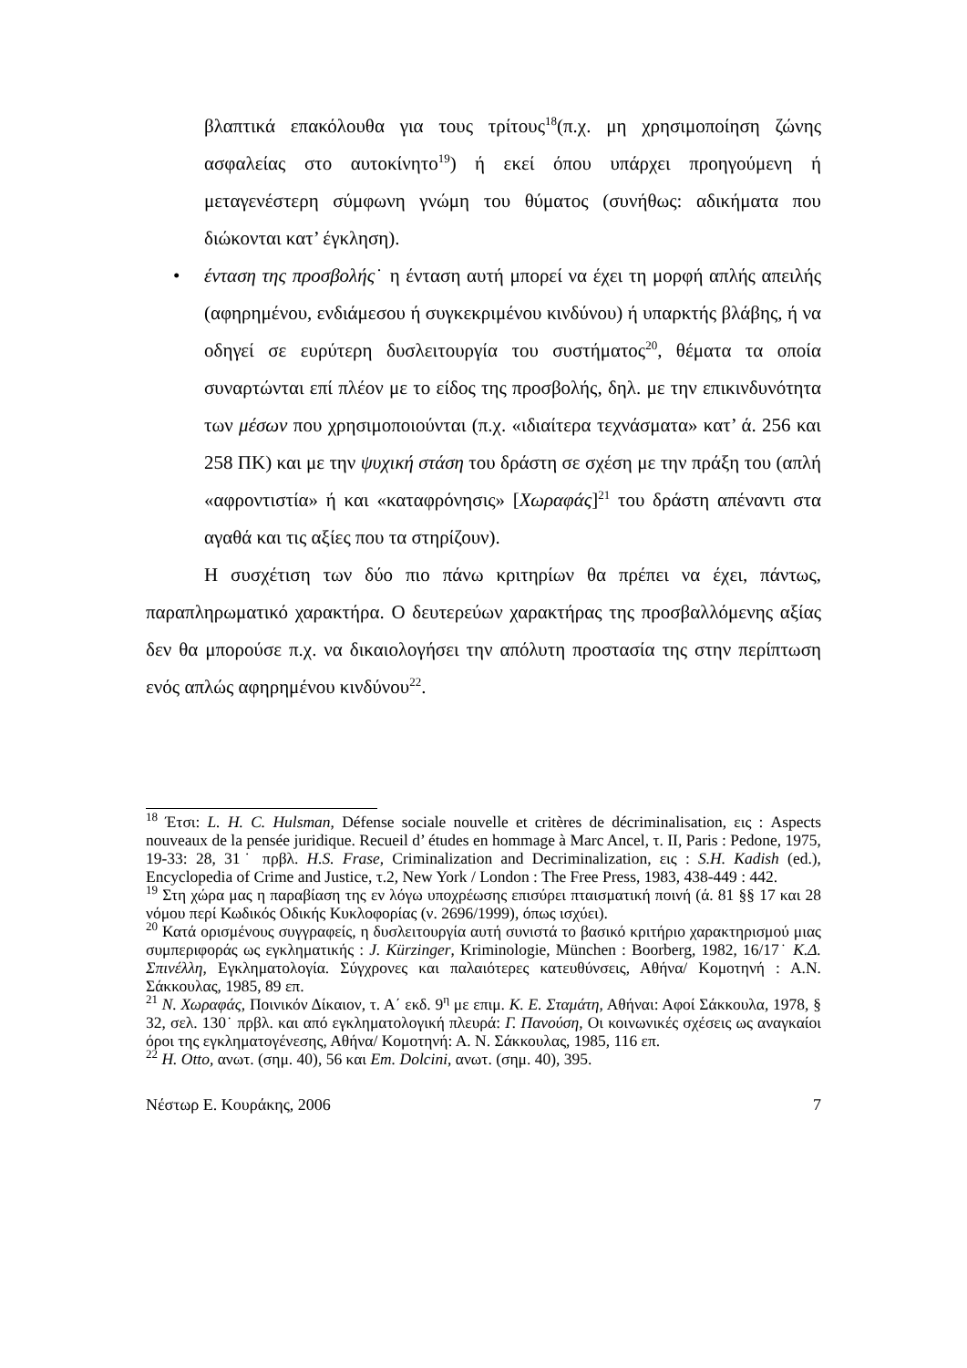βλαπτικά επακόλουθα για τους τρίτους<sup>18</sup>(π.χ. μη χρησιμοποίηση ζώνης ασφαλείας στο αυτοκίνητο<sup>19</sup>) ή εκεί όπου υπάρχει προηγούμενη ή μεταγενέστερη σύμφωνη γνώμη του θύματος (συνήθως: αδικήματα που διώκονται κατ’ έγκληση).
• ένταση της προσβολής˙ η ένταση αυτή μπορεί να έχει τη μορφή απλής απειλής (αφηρημένου, ενδιάμεσου ή συγκεκριμένου κινδύνου) ή υπαρκτής βλάβης, ή να οδηγεί σε ευρύτερη δυσλειτουργία του συστήματος<sup>20</sup>, θέματα τα οποία συναρτώνται επί πλέον με το είδος της προσβολής, δηλ. με την επικινδυνότητα των μέσων που χρησιμοποιούνται (π.χ. «ιδιαίτερα τεχνάσματα» κατ’ ά. 256 και 258 ΠΚ) και με την ψυχική στάση του δράστη σε σχέση με την πράξη του (απλή «αφροντιστία» ή και «καταφρόνησις» [Χωραφάς]<sup>21</sup> του δράστη απέναντι στα αγαθά και τις αξίες που τα στηρίζουν).
Η συσχέτιση των δύο πιο πάνω κριτηρίων θα πρέπει να έχει, πάντως, παραπληρωματικό χαρακτήρα. Ο δευτερεύων χαρακτήρας της προσβαλλόμενης αξίας δεν θα μπορούσε π.χ. να δικαιολογήσει την απόλυτη προστασία της στην περίπτωση ενός απλώς αφηρημένου κινδύνου<sup>22</sup>.
<sup>18</sup> Έτσι: L. H. C. Hulsman, Défense sociale nouvelle et critères de décriminalisation, εις : Aspects nouveaux de la pensée juridique. Recueil d’ études en hommage à Marc Ancel, τ. II, Paris : Pedone, 1975, 19-33: 28, 31˙ πρβλ. H.S. Frase, Criminalization and Decriminalization, εις : S.H. Kadish (ed.), Encyclopedia of Crime and Justice, τ.2, New York / London : The Free Press, 1983, 438-449 : 442.
<sup>19</sup> Στη χώρα μας η παραβίαση της εν λόγω υποχρέωσης επισύρει πταισματική ποινή (ά. 81 §§ 17 και 28 νόμου περί Κωδικός Οδικής Κυκλοφορίας (ν. 2696/1999), όπως ισχύει).
<sup>20</sup> Κατά ορισμένους συγγραφείς, η δυσλειτουργία αυτή συνιστά το βασικό κριτήριο χαρακτηρισμού μιας συμπεριφοράς ως εγκληματικής : J. Kürzinger, Kriminologie, München : Boorberg, 1982, 16/17˙ Κ.Δ. Σπινέλλη, Εγκληματολογία. Σύγχρονες και παλαιότερες κατευθύνσεις, Αθήνα/ Κομοτηνή : Α.Ν. Σάκκουλας, 1985, 89 επ.
<sup>21</sup> Ν. Χωραφάς, Ποινικόν Δίκαιον, τ. Α΄ εκδ. 9<sup>η</sup> με επιμ. Κ. Ε. Σταμάτη, Αθήναι: Αφοί Σάκκουλα, 1978, § 32, σελ. 130˙ πρβλ. και από εγκληματολογική πλευρά: Γ. Πανούση, Οι κοινωνικές σχέσεις ως αναγκαίοι όροι της εγκληματογένεσης, Αθήνα/ Κομοτηνή: Α. Ν. Σάκκουλας, 1985, 116 επ.
<sup>22</sup> H. Otto, ανωτ. (σημ. 40), 56 και Em. Dolcini, ανωτ. (σημ. 40), 395.
Νέστωρ Ε. Κουράκης, 2006 7